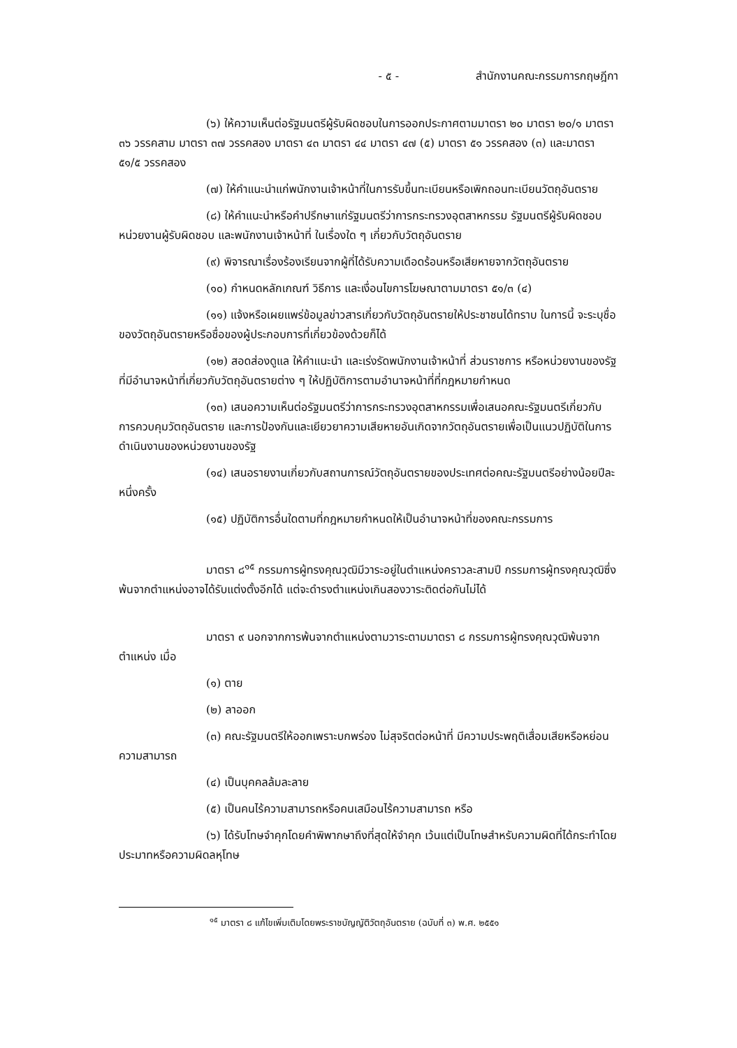- ๕ - สำนักงานคณะกรรมการกฤษฎีกา
(๖) ให้ความเห็นต่อรัฐมนตรีผู้รับผิดชอบในการออกประกาศตามมาตรา ๒๐ มาตรา ๒๐/๑ มาตรา ๓๖ วรรคสาม มาตรา ๓๗ วรรคสอง มาตรา ๔๓ มาตรา ๔๔ มาตรา ๔๗ (๕) มาตรา ๕๑ วรรคสอง (๓) และมาตรา ๕๑/๕ วรรคสอง
(๗) ให้คำแนะนำแก่พนักงานเจ้าหน้าที่ในการรับขึ้นทะเบียนหรือเพิกถอนทะเบียนวัตถุอันตราย
(๘) ให้คำแนะนำหรือคำปรึกษาแก่รัฐมนตรีว่าการกระทรวงอุตสาหกรรม รัฐมนตรีผู้รับผิดชอบ หน่วยงานผู้รับผิดชอบ และพนักงานเจ้าหน้าที่ ในเรื่องใด ๆ เกี่ยวกับวัตถุอันตราย
(๙) พิจารณาเรื่องร้องเรียนจากผู้ที่ได้รับความเดือดร้อนหรือเสียหายจากวัตถุอันตราย
(๑๐) กำหนดหลักเกณฑ์ วิธีการ และเงื่อนไขการโฆษณาตามมาตรา ๕๑/๓ (๔)
(๑๑) แจ้งหรือเผยแพร่ข้อมูลข่าวสารเกี่ยวกับวัตถุอันตรายให้ประชาชนได้ทราบ ในการนี้ จะระบุชื่อของวัตถุอันตรายหรือชื่อของผู้ประกอบการที่เกี่ยวข้องด้วยก็ได้
(๑๒) สอดส่องดูแล ให้คำแนะนำ และเร่งรัดพนักงานเจ้าหน้าที่ ส่วนราชการ หรือหน่วยงานของรัฐที่มีอำนาจหน้าที่เกี่ยวกับวัตถุอันตรายต่าง ๆ ให้ปฏิบัติการตามอำนาจหน้าที่ที่กฎหมายกำหนด
(๑๓) เสนอความเห็นต่อรัฐมนตรีว่าการกระทรวงอุตสาหกรรมเพื่อเสนอคณะรัฐมนตรีเกี่ยวกับการควบคุมวัตถุอันตราย และการป้องกันและเยียวยาความเสียหายอันเกิดจากวัตถุอันตรายเพื่อเป็นแนวปฏิบัติในการดำเนินงานของหน่วยงานของรัฐ
(๑๔) เสนอรายงานเกี่ยวกับสถานการณ์วัตถุอันตรายของประเทศต่อคณะรัฐมนตรีอย่างน้อยปีละหนึ่งครั้ง
(๑๕) ปฏิบัติการอื่นใดตามที่กฎหมายกำหนดให้เป็นอำนาจหน้าที่ของคณะกรรมการ
มาตรา ๘<sup>๑๕</sup> กรรมการผู้ทรงคุณวุฒิมีวาระอยู่ในตำแหน่งคราวละสามปี กรรมการผู้ทรงคุณวุฒิซึ่งพ้นจากตำแหน่งอาจได้รับแต่งตั้งอีกได้ แต่จะดำรงตำแหน่งเกินสองวาระติดต่อกันไม่ได้
มาตรา ๙ นอกจากการพ้นจากตำแหน่งตามวาระตามมาตรา ๘ กรรมการผู้ทรงคุณวุฒิพ้นจากตำแหน่ง เมื่อ
(๑) ตาย
(๒) ลาออก
(๓) คณะรัฐมนตรีให้ออกเพราะบกพร่อง ไม่สุจริตต่อหน้าที่ มีความประพฤติเสื่อมเสียหรือหย่อนความสามารถ
(๔) เป็นบุคคลล้มละลาย
(๕) เป็นคนไร้ความสามารถหรือคนเสมือนไร้ความสามารถ หรือ
(๖) ได้รับโทษจำคุกโดยคำพิพากษาถึงที่สุดให้จำคุก เว้นแต่เป็นโทษสำหรับความผิดที่ได้กระทำโดยประมาทหรือความผิดลหุโทษ
<sup>๑๕</sup> มาตรา ๘ แก้ไขเพิ่มเติมโดยพระราชบัญญัติวัตถุอันตราย (ฉบับที่ ๓) พ.ศ. ๒๕๕๑